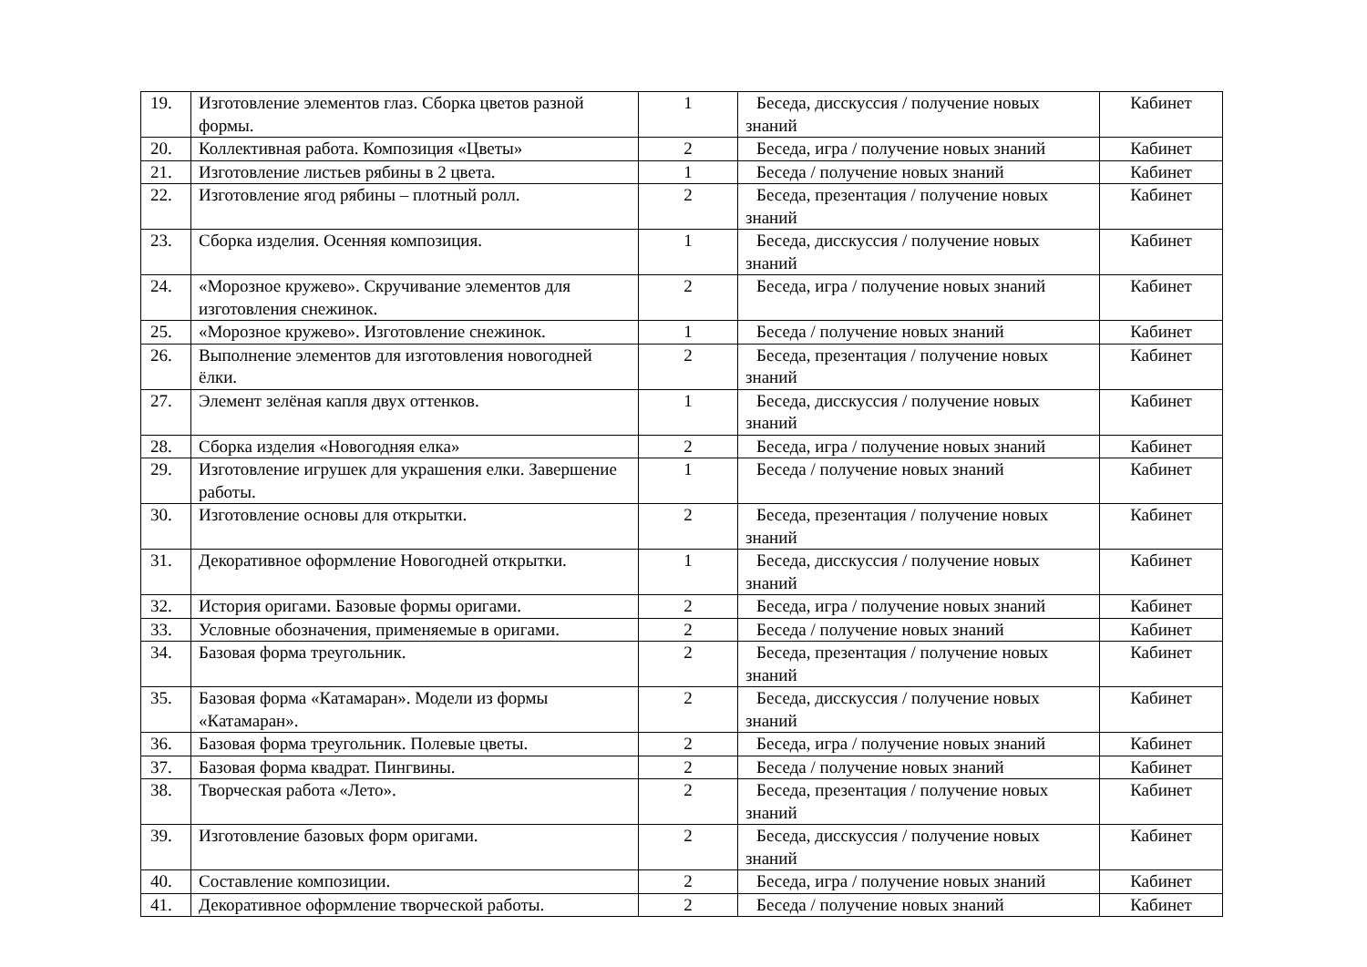| 19. | Изготовление элементов глаз. Сборка цветов разной формы. | 1 | Беседа, дисскуссия / получение новых знаний | Кабинет |
| 20. | Коллективная работа. Композиция «Цветы» | 2 | Беседа, игра / получение новых знаний | Кабинет |
| 21. | Изготовление листьев рябины в 2 цвета. | 1 | Беседа / получение новых знаний | Кабинет |
| 22. | Изготовление ягод рябины – плотный ролл. | 2 | Беседа, презентация / получение новых знаний | Кабинет |
| 23. | Сборка изделия. Осенняя композиция. | 1 | Беседа, дисскуссия / получение новых знаний | Кабинет |
| 24. | «Морозное кружево». Скручивание элементов для изготовления снежинок. | 2 | Беседа, игра / получение новых знаний | Кабинет |
| 25. | «Морозное кружево». Изготовление снежинок. | 1 | Беседа / получение новых знаний | Кабинет |
| 26. | Выполнение элементов для изготовления новогодней ёлки. | 2 | Беседа, презентация / получение новых знаний | Кабинет |
| 27. | Элемент зелёная капля двух оттенков. | 1 | Беседа, дисскуссия / получение новых знаний | Кабинет |
| 28. | Сборка изделия «Новогодняя елка» | 2 | Беседа, игра / получение новых знаний | Кабинет |
| 29. | Изготовление игрушек для украшения елки. Завершение работы. | 1 | Беседа / получение новых знаний | Кабинет |
| 30. | Изготовление основы для открытки. | 2 | Беседа, презентация / получение новых знаний | Кабинет |
| 31. | Декоративное оформление Новогодней открытки. | 1 | Беседа, дисскуссия / получение новых знаний | Кабинет |
| 32. | История оригами. Базовые формы оригами. | 2 | Беседа, игра / получение новых знаний | Кабинет |
| 33. | Условные обозначения, применяемые в оригами. | 2 | Беседа / получение новых знаний | Кабинет |
| 34. | Базовая форма треугольник. | 2 | Беседа, презентация / получение новых знаний | Кабинет |
| 35. | Базовая форма «Катамаран». Модели из формы «Катамаран». | 2 | Беседа, дисскуссия / получение новых знаний | Кабинет |
| 36. | Базовая форма треугольник. Полевые цветы. | 2 | Беседа, игра / получение новых знаний | Кабинет |
| 37. | Базовая форма квадрат. Пингвины. | 2 | Беседа / получение новых знаний | Кабинет |
| 38. | Творческая работа «Лето». | 2 | Беседа, презентация / получение новых знаний | Кабинет |
| 39. | Изготовление базовых форм оригами. | 2 | Беседа, дисскуссия / получение новых знаний | Кабинет |
| 40. | Составление композиции. | 2 | Беседа, игра / получение новых знаний | Кабинет |
| 41. | Декоративное оформление творческой работы. | 2 | Беседа / получение новых знаний | Кабинет |